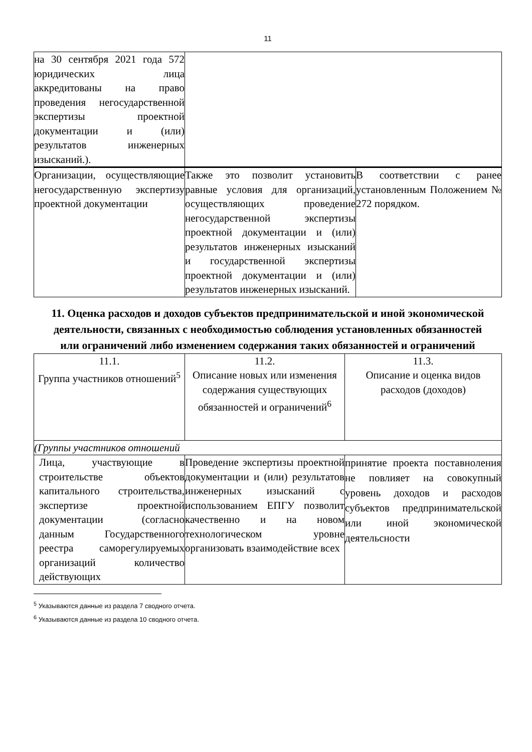11
| на 30 сентября 2021 года 572 юридических лица аккредитованы на право проведения негосударственной экспертизы проектной документации и (или) результатов инженерных изысканий.). | | |
| Организации, осуществляющие негосударственную экспертизу проектной документации | Также это позволит установить равные условия для организаций, осуществляющих проведение негосударственной экспертизы проектной документации и (или) результатов инженерных изысканий и государственной экспертизы проектной документации и (или) результатов инженерных изысканий. | В соответствии с ранее установленным Положением № 272 порядком. |
11. Оценка расходов и доходов субъектов предпринимательской и иной экономической деятельности, связанных с необходимостью соблюдения установленных обязанностей или ограничений либо изменением содержания таких обязанностей и ограничений
| 11.1. Группа участников отношений<sup>5</sup> | 11.2. Описание новых или изменения содержания существующих обязанностей и ограничений<sup>6</sup> | 11.3. Описание и оценка видов расходов (доходов) |
| (Группы участников отношений | | |
| Лица, участвующие в строительстве объектов капитального строительства, экспертизе проектной документации (согласно данным Государственного реестра саморегулируемых организаций количество действующих | Проведение экспертизы проектной документации и (или) результатов инженерных изысканий с использованием ЕПГУ позволит качественно и на новом технологическом уровне организовать взаимодействие всех | принятие проекта поставноления не повлияет на совокупный уровень доходов и расходов субъектов предпринимательской или иной экономической деятельсности |
<sup>5</sup> Указываются данные из раздела 7 сводного отчета.
<sup>6</sup> Указываются данные из раздела 10 сводного отчета.